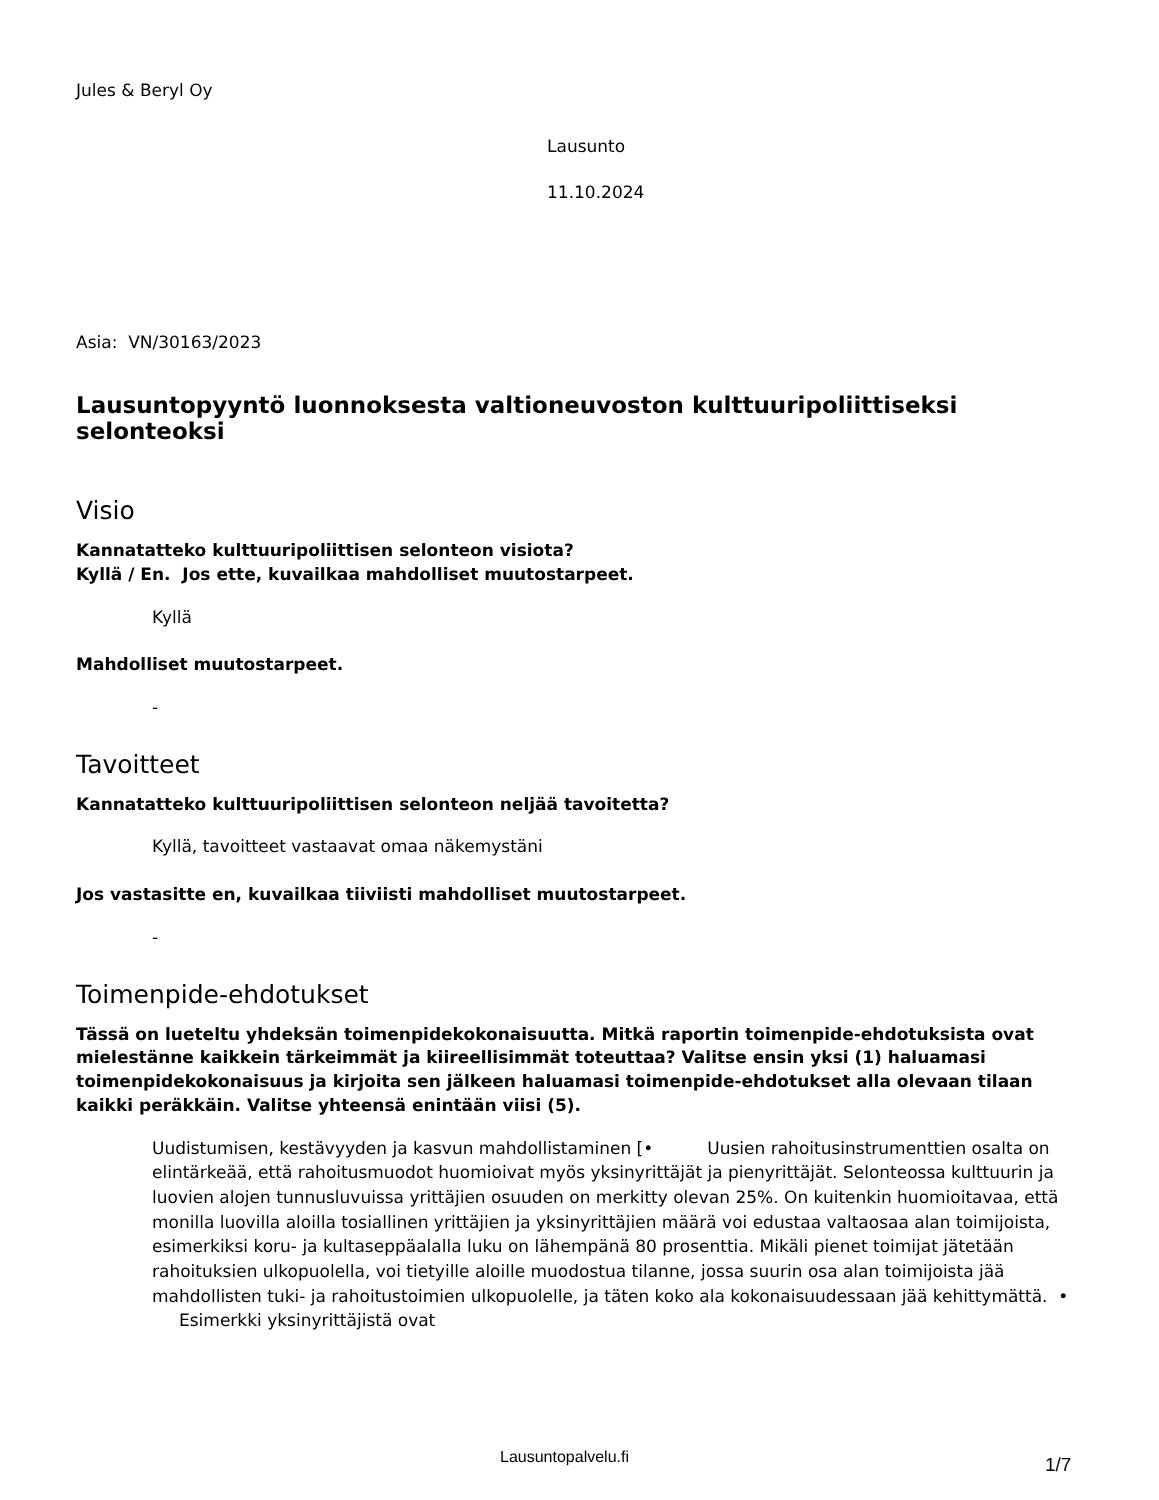Jules & Beryl Oy
Lausunto
11.10.2024
Asia: VN/30163/2023
Lausuntopyyntö luonnoksesta valtioneuvoston kulttuuripoliittiseksi selonteoksi
Visio
Kannatatteko kulttuuripoliittisen selonteon visiota?
Kyllä / En. Jos ette, kuvailkaa mahdolliset muutostarpeet.
Kyllä
Mahdolliset muutostarpeet.
-
Tavoitteet
Kannatatteko kulttuuripoliittisen selonteon neljää tavoitetta?
Kyllä, tavoitteet vastaavat omaa näkemystäni
Jos vastasitte en, kuvailkaa tiiviisti mahdolliset muutostarpeet.
-
Toimenpide-ehdotukset
Tässä on lueteltu yhdeksän toimenpidekokonaisuutta. Mitkä raportin toimenpide-ehdotuksista ovat mielestänne kaikkein tärkeimmät ja kiireellisimmät toteuttaa? Valitse ensin yksi (1) haluamasi toimenpidekokonaisuus ja kirjoita sen jälkeen haluamasi toimenpide-ehdotukset alla olevaan tilaan kaikki peräkkäin. Valitse yhteensä enintään viisi (5).
Uudistumisen, kestävyyden ja kasvun mahdollistaminen [• Uusien rahoitusinstrumenttien osalta on elintärkeää, että rahoitusmuodot huomioivat myös yksinyrittäjät ja pienyrittäjät. Selonteossa kulttuurin ja luovien alojen tunnusluvuissa yrittäjien osuuden on merkitty olevan 25%. On kuitenkin huomioitavaa, että monilla luovilla aloilla tosiallinen yrittäjien ja yksinyrittäjien määrä voi edustaa valtaosaa alan toimijoista, esimerkiksi koru- ja kultaseppäalalla luku on lähempänä 80 prosenttia. Mikäli pienet toimijat jätetään rahoituksien ulkopuolella, voi tietyille aloille muodostua tilanne, jossa suurin osa alan toimijoista jää mahdollisten tuki- ja rahoitustoimien ulkopuolelle, ja täten koko ala kokonaisuudessaan jää kehittymättä. • Esimerkki yksinyrittäjistä ovat
Lausuntopalvelu.fi 1/7